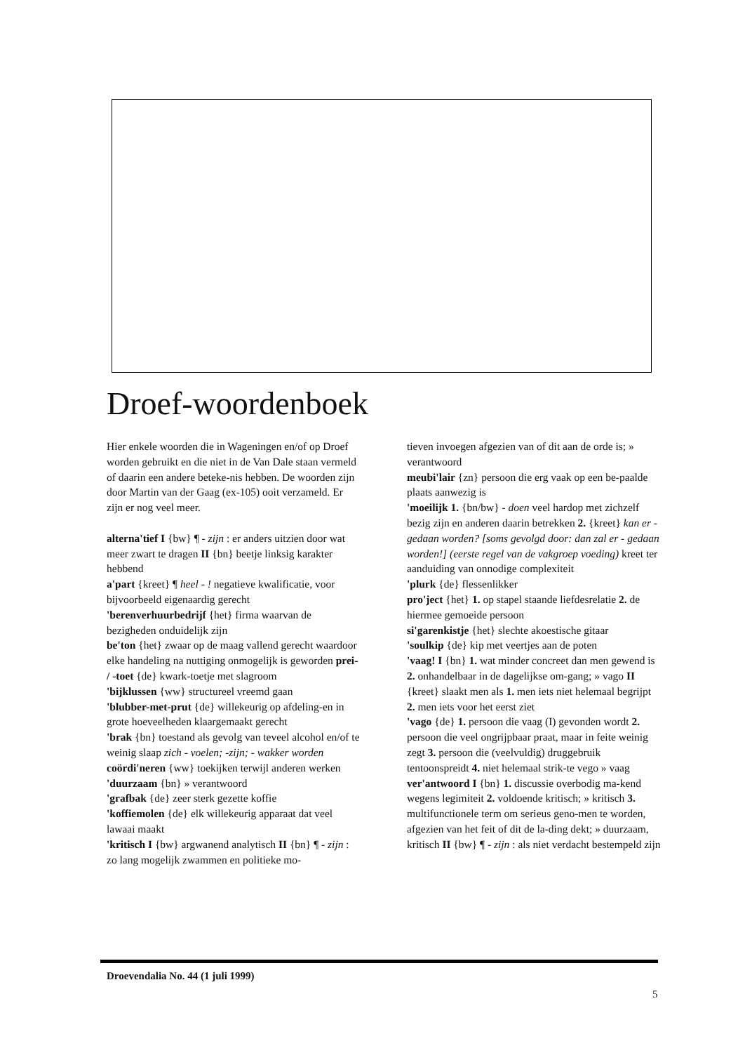Droef-woordenboek
Hier enkele woorden die in Wageningen en/of op Droef worden gebruikt en die niet in de Van Dale staan vermeld of daarin een andere beteke-nis hebben. De woorden zijn door Martin van der Gaag (ex-105) ooit verzameld. Er zijn er nog veel meer.
alterna'tief I {bw} ¶ - zijn : er anders uitzien door wat meer zwart te dragen II {bn} beetje linksig karakter hebbend
a'part {kreet} ¶ heel - ! negatieve kwalificatie, voor bijvoorbeeld eigenaardig gerecht
'berenverhuurbedrijf {het} firma waarvan de bezigheden onduidelijk zijn
be'ton {het} zwaar op de maag vallend gerecht waardoor elke handeling na nuttiging onmogelijk is geworden prei- / -toet {de} kwark-toetje met slagroom
'bijklussen {ww} structureel vreemd gaan
'blubber-met-prut {de} willekeurig op afdeling-en in grote hoeveelheden klaargemaakt gerecht
'brak {bn} toestand als gevolg van teveel alcohol en/of te weinig slaap zich - voelen; -zijn; - wakker worden
coördi'neren {ww} toekijken terwijl anderen werken
'duurzaam {bn} » verantwoord
'grafbak {de} zeer sterk gezette koffie
'koffiemolen {de} elk willekeurig apparaat dat veel lawaai maakt
'kritisch I {bw} argwanend analytisch II {bn} ¶ - zijn : zo lang mogelijk zwammen en politieke mo-
tieven invoegen afgezien van of dit aan de orde is; » verantwoord
meubi'lair {zn} persoon die erg vaak op een be-paalde plaats aanwezig is
'moeilijk 1. {bn/bw} - doen veel hardop met zichzelf bezig zijn en anderen daarin betrekken 2. {kreet} kan er - gedaan worden? [soms gevolgd door: dan zal er - gedaan worden!] (eerste regel van de vakgroep voeding) kreet ter aanduiding van onnodige complexiteit
'plurk {de} flessenlikker
pro'ject {het} 1. op stapel staande liefdesrelatie 2. de hiermee gemoeide persoon
si'garenkistje {het} slechte akoestische gitaar
'soulkip {de} kip met veertjes aan de poten
'vaag! I {bn} 1. wat minder concreet dan men gewend is 2. onhandelbaar in de dagelijkse om-gang; » vago II {kreet} slaakt men als 1. men iets niet helemaal begrijpt 2. men iets voor het eerst ziet
'vago {de} 1. persoon die vaag (I) gevonden wordt 2. persoon die veel ongrijpbaar praat, maar in feite weinig zegt 3. persoon die (veelvuldig) druggebruik tentoonspreidt 4. niet helemaal strik-te vego » vaag
ver'antwoord I {bn} 1. discussie overbodig ma-kend wegens legimiteit 2. voldoende kritisch; » kritisch 3. multifunctionele term om serieus geno-men te worden, afgezien van het feit of dit de la-ding dekt; » duurzaam, kritisch II {bw} ¶ - zijn : als niet verdacht bestempeld zijn
Droevendalia No. 44 (1 juli 1999)
5